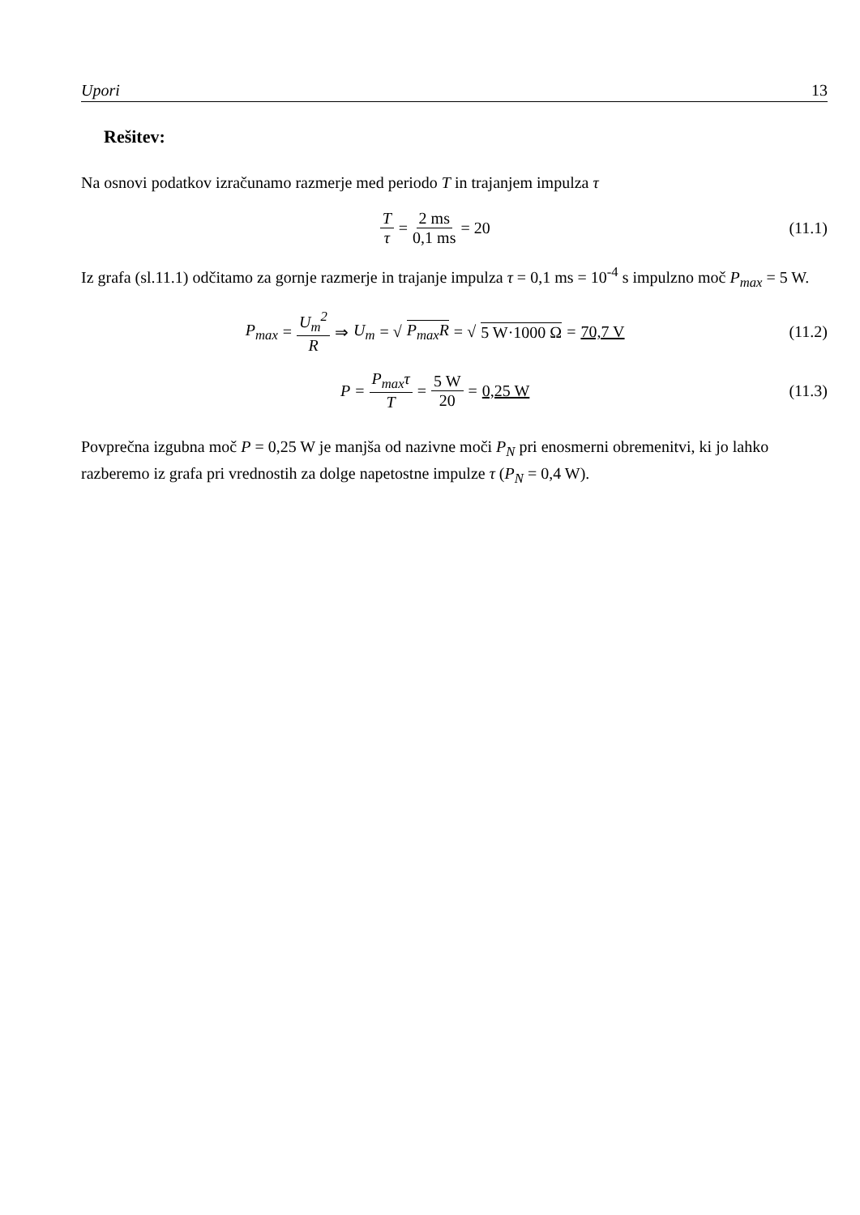Upori 13
Rešitev:
Na osnovi podatkov izračunamo razmerje med periodo T in trajanjem impulza τ
Tτ = 2 ms 0,1 ms = 20 (11.1)
Iz grafa (sl.11.1) odčitamo za gornje razmerje in trajanje impulza τ = 0,1 ms = 10<sup>-4</sup> s impulzno moč P<sub>max</sub> = 5 W.
P<sub>max</sub> = U<sub>m</sub><sup>2</sup> R ⇒ U<sub>m</sub> = √ P<sub>max</sub>R = √ 5 W·1000 Ω = 70,7 V
(11.2)
P = P<sub>max</sub>τ T = 5 W 20 = 0,25 W (11.3)
Povprečna izgubna moč P = 0,25 W je manjša od nazivne moči P<sub>N</sub> pri enosmerni obremenitvi, ki jo lahko razberemo iz grafa pri vrednostih za dolge napetostne impulze τ (P<sub>N</sub> = 0,4 W).